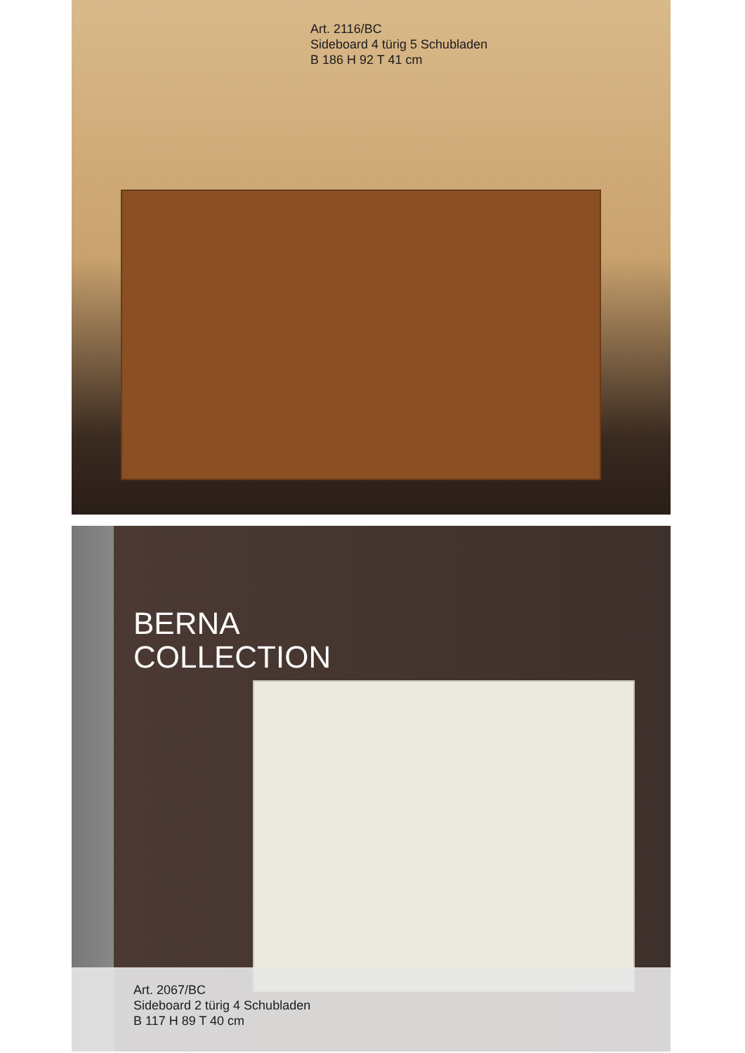Art. 2116/BC
Sideboard 4 türig 5 Schubladen
B 186 H 92 T 41 cm
BERNA
COLLECTION
Art. 2067/BC
Sideboard 2 türig 4 Schubladen
B 117 H 89 T 40 cm